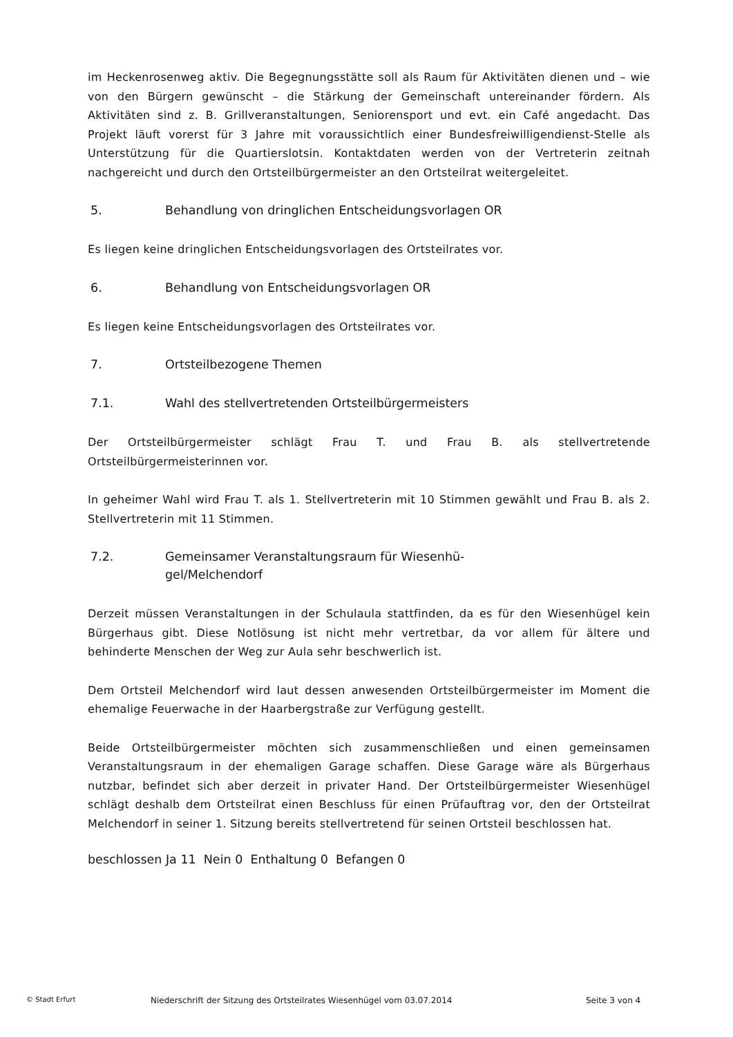im Heckenrosenweg aktiv. Die Begegnungsstätte soll als Raum für Aktivitäten dienen und – wie von den Bürgern gewünscht – die Stärkung der Gemeinschaft untereinander fördern. Als Aktivitäten sind z. B. Grillveranstaltungen, Seniorensport und evt. ein Café angedacht. Das Projekt läuft vorerst für 3 Jahre mit voraussichtlich einer Bundesfreiwilligendienst-Stelle als Unterstützung für die Quartierslotsin. Kontaktdaten werden von der Vertreterin zeitnah nachgereicht und durch den Ortsteilbürgermeister an den Ortsteilrat weitergeleitet.
5. Behandlung von dringlichen Entscheidungsvorlagen OR
Es liegen keine dringlichen Entscheidungsvorlagen des Ortsteilrates vor.
6. Behandlung von Entscheidungsvorlagen OR
Es liegen keine Entscheidungsvorlagen des Ortsteilrates vor.
7. Ortsteilbezogene Themen
7.1. Wahl des stellvertretenden Ortsteilbürgermeisters
Der Ortsteilbürgermeister schlägt Frau T. und Frau B. als stellvertretende Ortsteilbürgermeisterinnen vor.
In geheimer Wahl wird Frau T. als 1. Stellvertreterin mit 10 Stimmen gewählt und Frau B. als 2. Stellvertreterin mit 11 Stimmen.
7.2. Gemeinsamer Veranstaltungsraum für Wiesenhü-
gel/Melchendorf
Derzeit müssen Veranstaltungen in der Schulaula stattfinden, da es für den Wiesenhügel kein Bürgerhaus gibt. Diese Notlösung ist nicht mehr vertretbar, da vor allem für ältere und behinderte Menschen der Weg zur Aula sehr beschwerlich ist.
Dem Ortsteil Melchendorf wird laut dessen anwesenden Ortsteilbürgermeister im Moment die ehemalige Feuerwache in der Haarbergstraße zur Verfügung gestellt.
Beide Ortsteilbürgermeister möchten sich zusammenschließen und einen gemeinsamen Veranstaltungsraum in der ehemaligen Garage schaffen. Diese Garage wäre als Bürgerhaus nutzbar, befindet sich aber derzeit in privater Hand. Der Ortsteilbürgermeister Wiesenhügel schlägt deshalb dem Ortsteilrat einen Beschluss für einen Prüfauftrag vor, den der Ortsteilrat Melchendorf in seiner 1. Sitzung bereits stellvertretend für seinen Ortsteil beschlossen hat.
beschlossen Ja 11 Nein 0 Enthaltung 0 Befangen 0
© Stadt Erfurt Niederschrift der Sitzung des Ortsteilrates Wiesenhügel vom 03.07.2014 Seite 3 von 4